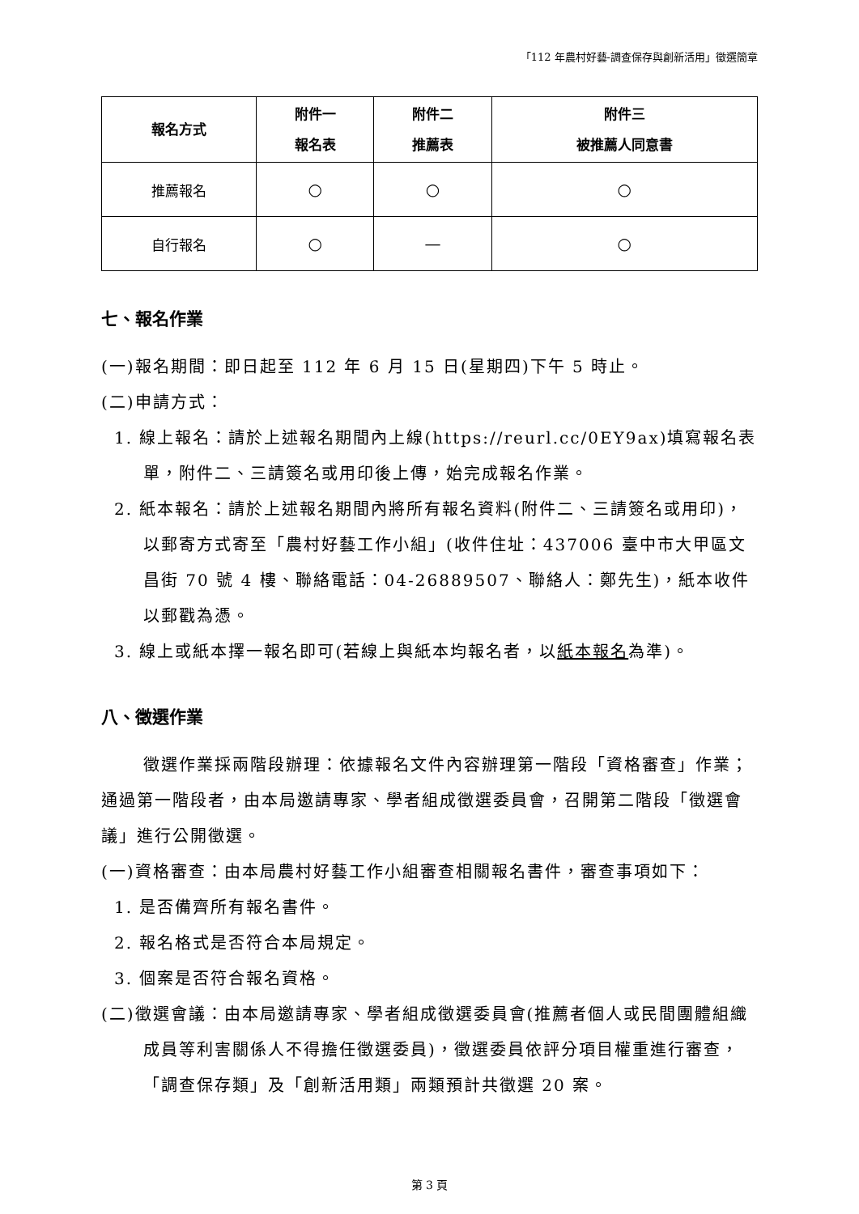「112 年農村好藝-調查保存與創新活用」徵選簡章
| 報名方式 | 附件一 報名表 | 附件二 推薦表 | 附件三 被推薦人同意書 |
| --- | --- | --- | --- |
| 推薦報名 | ○ | ○ | ○ |
| 自行報名 | ○ | — | ○ |
七、報名作業
(一)報名期間：即日起至 112 年 6 月 15 日(星期四)下午 5 時止。
(二)申請方式：
1. 線上報名：請於上述報名期間內上線(https://reurl.cc/0EY9ax)填寫報名表單，附件二、三請簽名或用印後上傳，始完成報名作業。
2. 紙本報名：請於上述報名期間內將所有報名資料(附件二、三請簽名或用印)，以郵寄方式寄至「農村好藝工作小組」(收件住址：437006 臺中市大甲區文昌街 70 號 4 樓、聯絡電話：04-26889507、聯絡人：鄭先生)，紙本收件以郵戳為憑。
3. 線上或紙本擇一報名即可(若線上與紙本均報名者，以紙本報名為準)。
八、徵選作業
徵選作業採兩階段辦理：依據報名文件內容辦理第一階段「資格審查」作業；通過第一階段者，由本局邀請專家、學者組成徵選委員會，召開第二階段「徵選會議」進行公開徵選。
(一)資格審查：由本局農村好藝工作小組審查相關報名書件，審查事項如下：
1. 是否備齊所有報名書件。
2. 報名格式是否符合本局規定。
3. 個案是否符合報名資格。
(二)徵選會議：由本局邀請專家、學者組成徵選委員會(推薦者個人或民間團體組織成員等利害關係人不得擔任徵選委員)，徵選委員依評分項目權重進行審查，「調查保存類」及「創新活用類」兩類預計共徵選 20 案。
第 3 頁